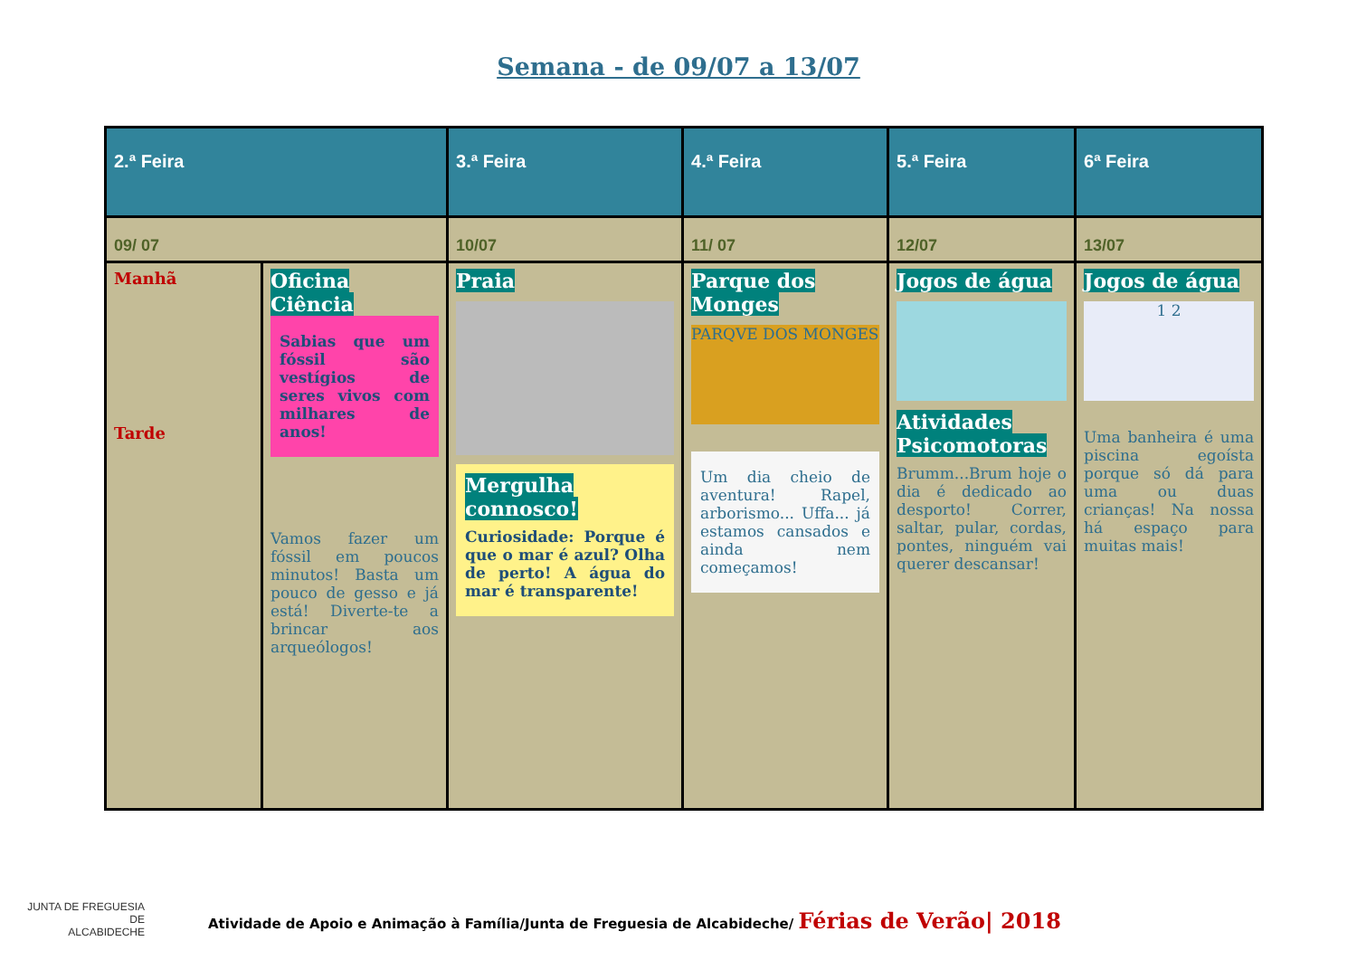Semana - de 09/07 a 13/07
| 2.ª Feira | | 3.ª Feira | 4.ª Feira | 5.ª Feira | 6ª Feira |
| --- | --- | --- | --- | --- | --- |
| 09/ 07 | | 10/07 | 11/ 07 | 12/07 | 13/07 |
| Manhã Tarde | Oficina Ciência Sabias que um fóssil são vestígios de seres vivos com milhares de anos! Vamos fazer um fóssil em poucos minutos! Basta um pouco de gesso e já está! Diverte-te a brincar aos arqueólogos! | Praia Mergulha connosco! Curiosidade: Porque é que o mar é azul? Olha de perto! A água do mar é transparente! | Parque dos Monges PARQVE DOS MONGES Um dia cheio de aventura! Rapel, arborismo... Uffa... já estamos cansados e ainda nem começamos! | Jogos de água Atividades Psicomotoras Brumm...Brum hoje o dia é dedicado ao desporto! Correr, saltar, pular, cordas, pontes, ninguém vai querer descansar! | Jogos de água 1 2 Uma banheira é uma piscina egoísta porque só dá para uma ou duas crianças! Na nossa há espaço para muitas mais! |
JUNTA DE FREGUESIA DE
ALCABIDECHE
Atividade de Apoio e Animação à Família/Junta de Freguesia de Alcabideche/ Férias de Verão| 2018